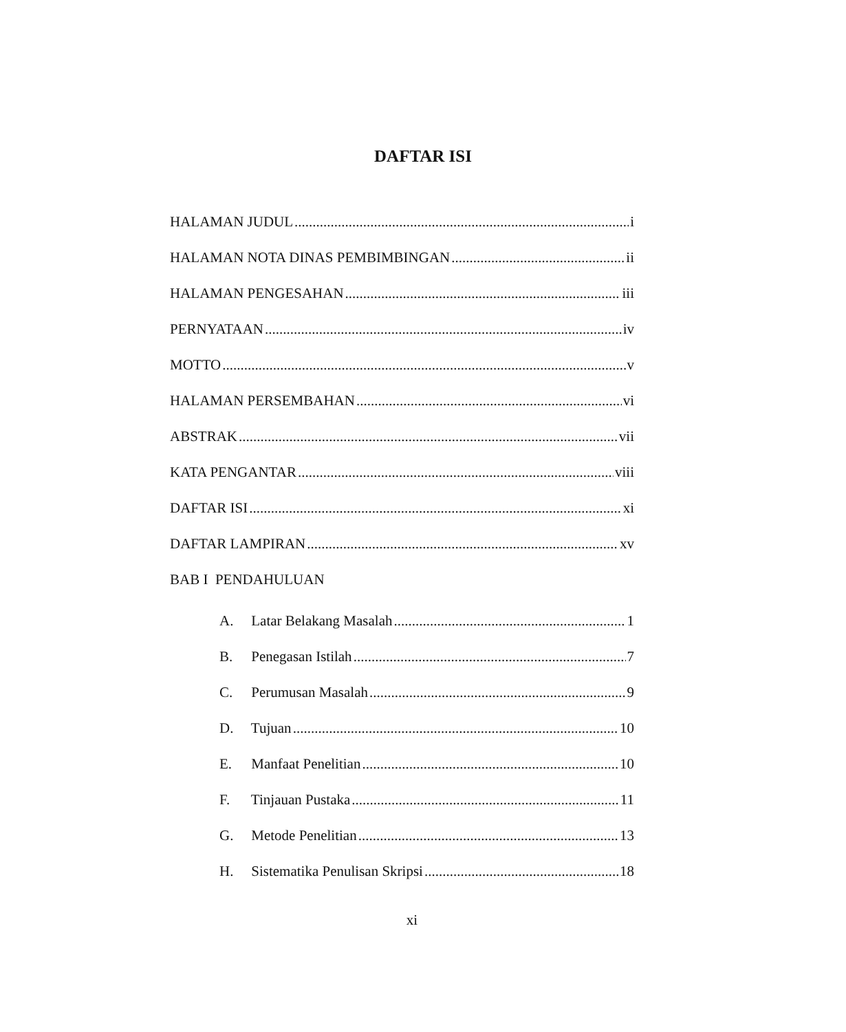DAFTAR ISI
HALAMAN JUDUL i
HALAMAN NOTA DINAS PEMBIMBINGAN ii
HALAMAN PENGESAHAN iii
PERNYATAAN iv
MOTTO v
HALAMAN PERSEMBAHAN vi
ABSTRAK vii
KATA PENGANTAR viii
DAFTAR ISI xi
DAFTAR LAMPIRAN xv
BAB I PENDAHULUAN
A. Latar Belakang Masalah 1
B. Penegasan Istilah 7
C. Perumusan Masalah 9
D. Tujuan 10
E. Manfaat Penelitian 10
F. Tinjauan Pustaka 11
G. Metode Penelitian 13
H. Sistematika Penulisan Skripsi 18
xi